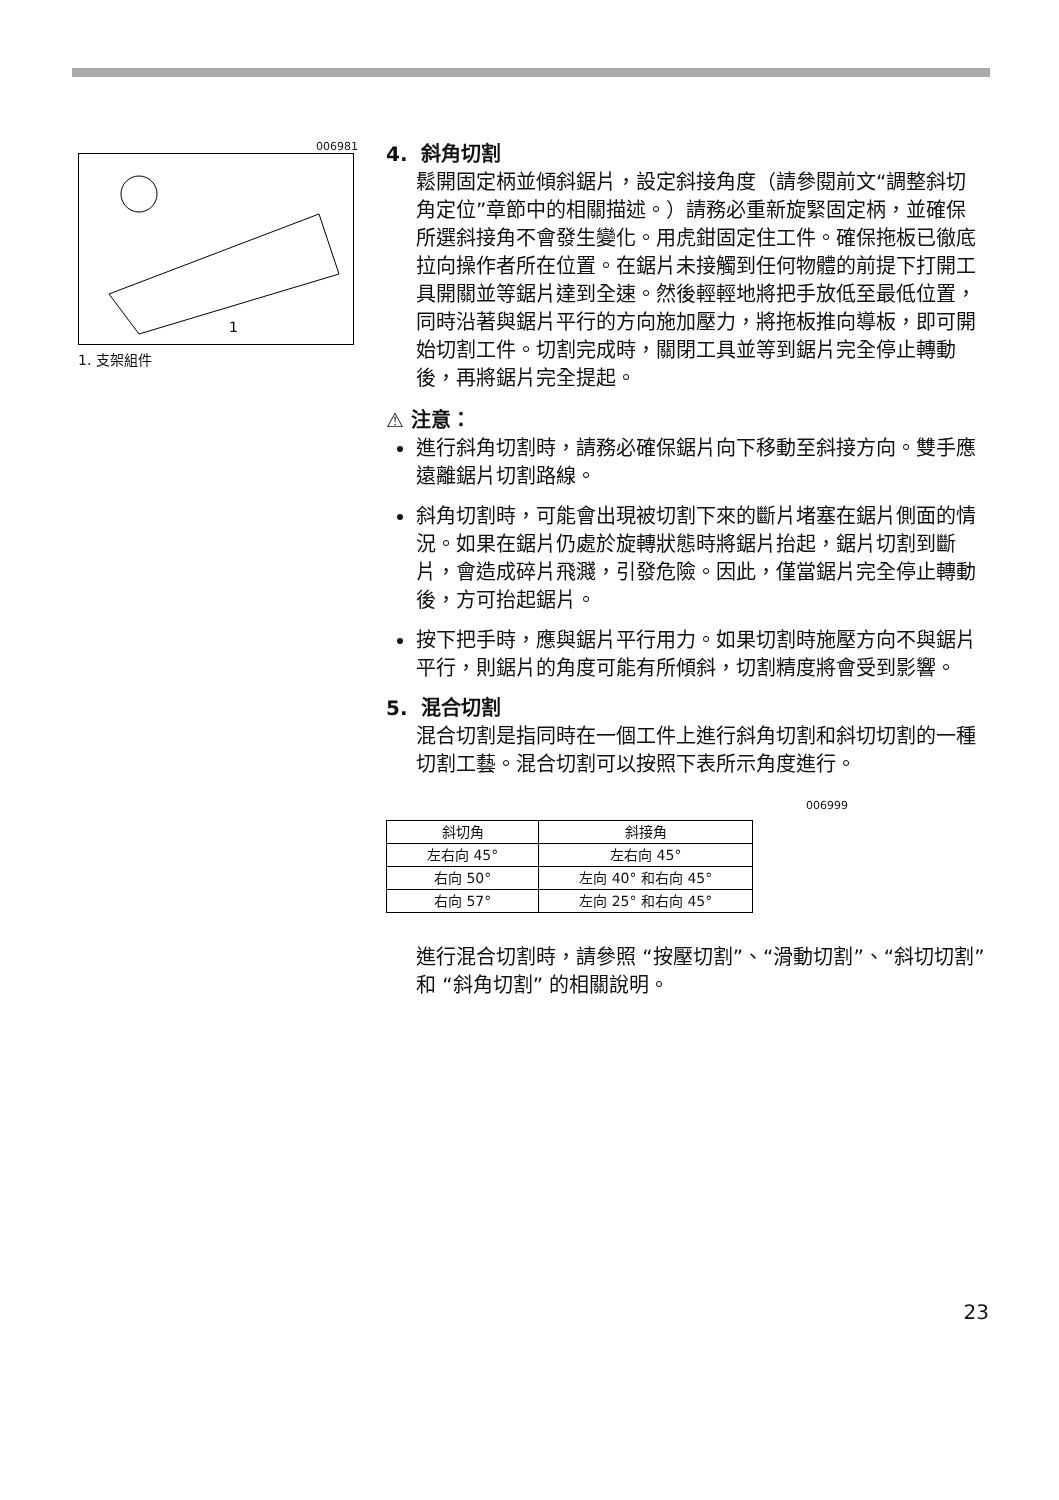006981
1
1. 支架組件
4. 斜角切割
鬆開固定柄並傾斜鋸片，設定斜接角度（請參閱前文“調整斜切角定位”章節中的相關描述。）請務必重新旋緊固定柄，並確保所選斜接角不會發生變化。用虎鉗固定住工件。確保拖板已徹底拉向操作者所在位置。在鋸片未接觸到任何物體的前提下打開工具開關並等鋸片達到全速。然後輕輕地將把手放低至最低位置，同時沿著與鋸片平行的方向施加壓力，將拖板推向導板，即可開始切割工件。切割完成時，關閉工具並等到鋸片完全停止轉動後，再將鋸片完全提起。
⚠ 注意：
進行斜角切割時，請務必確保鋸片向下移動至斜接方向。雙手應遠離鋸片切割路線。
斜角切割時，可能會出現被切割下來的斷片堵塞在鋸片側面的情況。如果在鋸片仍處於旋轉狀態時將鋸片抬起，鋸片切割到斷片，會造成碎片飛濺，引發危險。因此，僅當鋸片完全停止轉動後，方可抬起鋸片。
按下把手時，應與鋸片平行用力。如果切割時施壓方向不與鋸片平行，則鋸片的角度可能有所傾斜，切割精度將會受到影響。
5. 混合切割
混合切割是指同時在一個工件上進行斜角切割和斜切切割的一種切割工藝。混合切割可以按照下表所示角度進行。
006999
| 斜切角 | 斜接角 |
| --- | --- |
| 左右向 45° | 左右向 45° |
| 右向 50° | 左向 40° 和右向 45° |
| 右向 57° | 左向 25° 和右向 45° |
進行混合切割時，請參照 “按壓切割”、“滑動切割”、“斜切切割” 和 “斜角切割” 的相關說明。
23